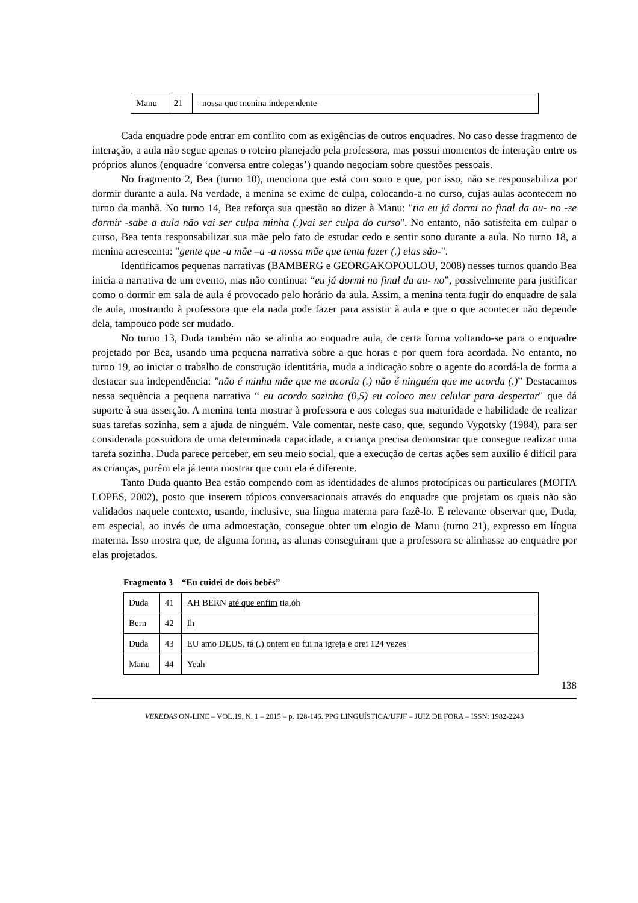| Manu | 21 | =nossa que menina independente= |
Cada enquadre pode entrar em conflito com as exigências de outros enquadres. No caso desse fragmento de interação, a aula não segue apenas o roteiro planejado pela professora, mas possui momentos de interação entre os próprios alunos (enquadre ‘conversa entre colegas’) quando negociam sobre questões pessoais.
No fragmento 2, Bea (turno 10), menciona que está com sono e que, por isso, não se responsabiliza por dormir durante a aula. Na verdade, a menina se exime de culpa, colocando-a no curso, cujas aulas acontecem no turno da manhã. No turno 14, Bea reforça sua questão ao dizer à Manu: "tia eu já dormi no final da au- no -se dormir -sabe a aula não vai ser culpa minha (.)vai ser culpa do curso". No entanto, não satisfeita em culpar o curso, Bea tenta responsabilizar sua mãe pelo fato de estudar cedo e sentir sono durante a aula. No turno 18, a menina acrescenta: "gente que -a mãe –a -a nossa mãe que tenta fazer (.) elas são-".
Identificamos pequenas narrativas (BAMBERG e GEORGAKOPOULOU, 2008) nesses turnos quando Bea inicia a narrativa de um evento, mas não continua: “eu já dormi no final da au- no”, possivelmente para justificar como o dormir em sala de aula é provocado pelo horário da aula. Assim, a menina tenta fugir do enquadre de sala de aula, mostrando à professora que ela nada pode fazer para assistir à aula e que o que acontecer não depende dela, tampouco pode ser mudado.
No turno 13, Duda também não se alinha ao enquadre aula, de certa forma voltando-se para o enquadre projetado por Bea, usando uma pequena narrativa sobre a que horas e por quem fora acordada. No entanto, no turno 19, ao iniciar o trabalho de construção identitária, muda a indicação sobre o agente do acordá-la de forma a destacar sua independência: "não é minha mãe que me acorda (.) não é ninguém que me acorda (.)” Destacamos nessa sequência a pequena narrativa “ eu acordo sozinha (0,5) eu coloco meu celular para despertar" que dá suporte à sua asserção. A menina tenta mostrar à professora e aos colegas sua maturidade e habilidade de realizar suas tarefas sozinha, sem a ajuda de ninguém. Vale comentar, neste caso, que, segundo Vygotsky (1984), para ser considerada possuidora de uma determinada capacidade, a criança precisa demonstrar que consegue realizar uma tarefa sozinha. Duda parece perceber, em seu meio social, que a execução de certas ações sem auxílio é difícil para as crianças, porém ela já tenta mostrar que com ela é diferente.
Tanto Duda quanto Bea estão compendo com as identidades de alunos prototípicas ou particulares (MOITA LOPES, 2002), posto que inserem tópicos conversacionais através do enquadre que projetam os quais não são validados naquele contexto, usando, inclusive, sua língua materna para fazê-lo. É relevante observar que, Duda, em especial, ao invés de uma admoestação, consegue obter um elogio de Manu (turno 21), expresso em língua materna. Isso mostra que, de alguma forma, as alunas conseguiram que a professora se alinhasse ao enquadre por elas projetados.
Fragmento 3 – “Eu cuidei de dois bebês”
| Duda | 41 | AH BERN até que enfim tia,óh |
| Bern | 42 | Ih |
| Duda | 43 | EU amo DEUS, tá (.) ontem eu fui na igreja e orei 124 vezes |
| Manu | 44 | Yeah |
138
VEREDAS ON-LINE – VOL.19, N. 1 – 2015 – p. 128-146. PPG LINGUÍSTICA/UFJF – JUIZ DE FORA – ISSN: 1982-2243